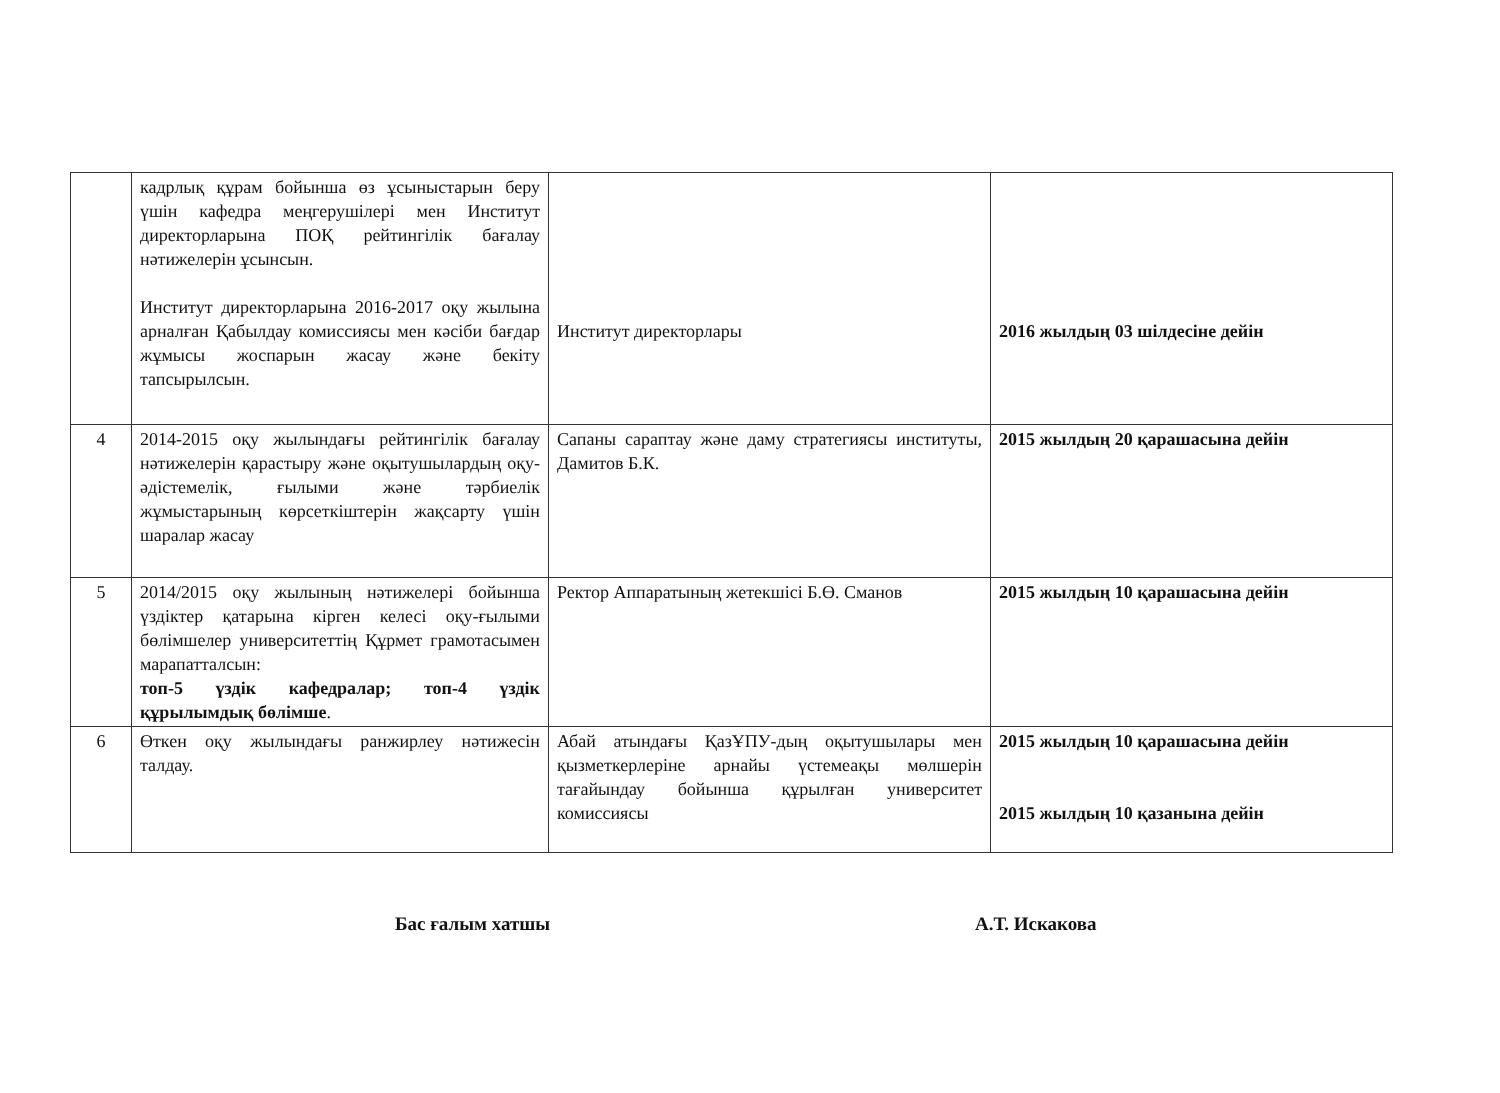| | кадрлық құрам бойынша өз ұсыныстарын беру үшін кафедра меңгерушілері мен Институт директорларына ПОҚ рейтингілік бағалау нәтижелерін ұсынсын. Институт директорларына 2016-2017 оқу жылына арналған Қабылдау комиссиясы мен кәсіби бағдар жұмысы жоспарын жасау және бекіту тапсырылсын. | Институт директорлары | 2016 жылдың 03 шілдесіне дейін |
| 4 | 2014-2015 оқу жылындағы рейтингілік бағалау нәтижелерін қарастыру және оқытушылардың оқу-әдістемелік, ғылыми және тәрбиелік жұмыстарының көрсеткіштерін жақсарту үшін шаралар жасау | Сапаны сараптау және даму стратегиясы институты, Дамитов Б.К. | 2015 жылдың 20 қарашасына дейін |
| 5 | 2014/2015 оқу жылының нәтижелері бойынша үздіктер қатарына кірген келесі оқу-ғылыми бөлімшелер университеттің Құрмет грамотасымен марапатталсын: топ-5 үздік кафедралар; топ-4 үздік құрылымдық бөлімше . | Ректор Аппаратының жетекшісі Б.Ө. Сманов | 2015 жылдың 10 қарашасына дейін |
| 6 | Өткен оқу жылындағы ранжирлеу нәтижесін талдау. | Абай атындағы ҚазҰПУ-дың оқытушылары мен қызметкерлеріне арнайы үстемеақы мөлшерін тағайындау бойынша құрылған университет комиссиясы | 2015 жылдың 10 қарашасына дейін 2015 жылдың 10 қазанына дейін |
Бас ғалым хатшы А.Т. Искакова